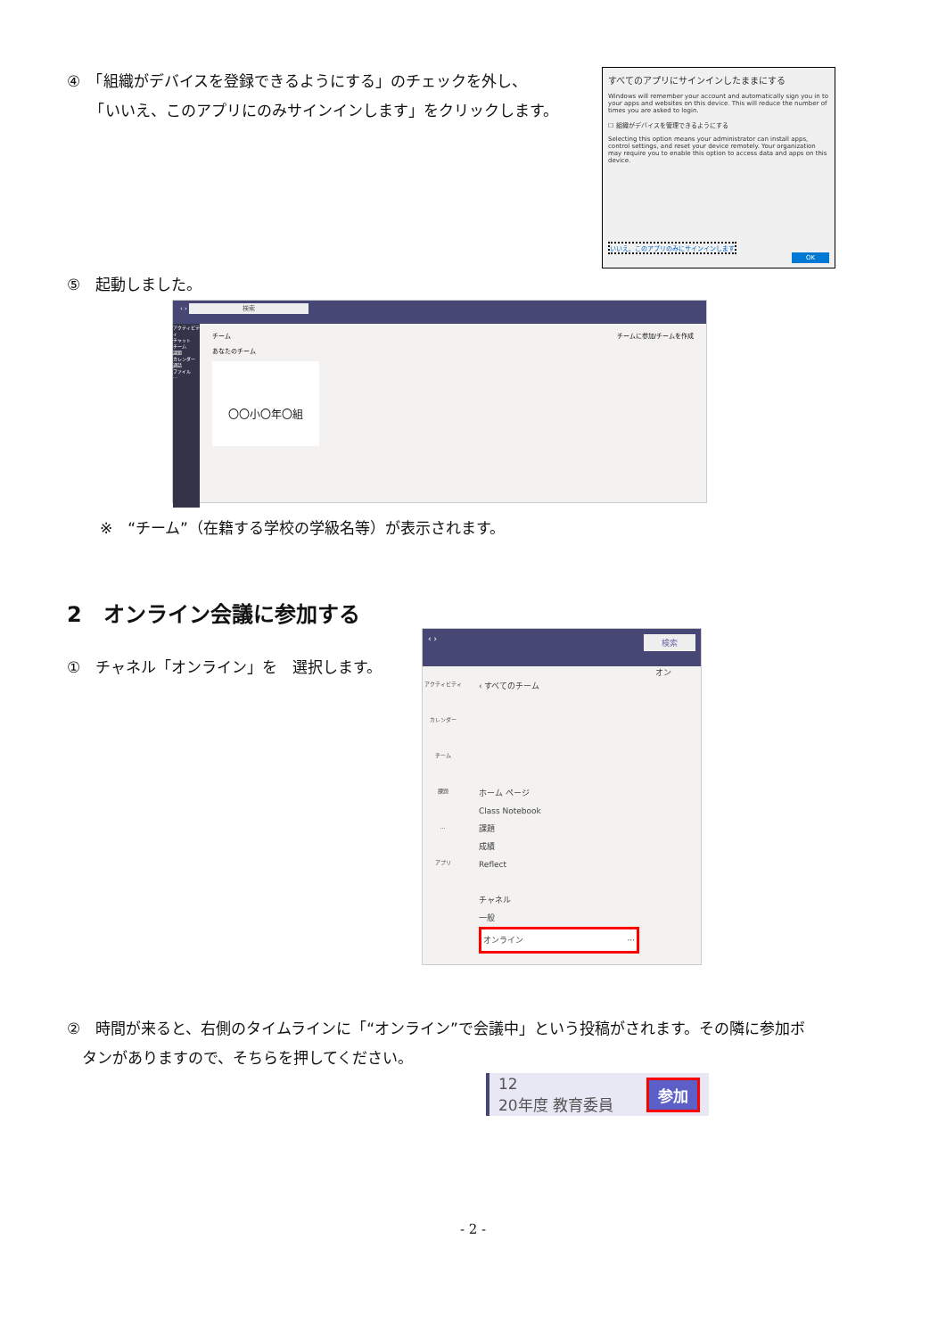④　「組織がデバイスを登録できるようにする」のチェックを外し、
　　「いいえ、このアプリにのみサインインします」をクリックします。
すべてのアプリにサインインしたままにする
Windows will remember your account and automatically sign you in to your apps and websites on this device. This will reduce the number of times you are asked to login.
☐ 組織がデバイスを管理できるようにする
Selecting this option means your administrator can install apps, control settings, and reset your device remotely. Your organization may require you to enable this option to access data and apps on this device.
いいえ、このアプリのみにサインインします
OK
⑤　起動しました。
‹ › 検索
アクティビティ
チャット
チーム
課題
カレンダー
通話
ファイル
...
チーム チームに参加/チームを作成
あなたのチーム
〇〇小〇年〇組
※　“チーム”（在籍する学校の学級名等）が表示されます。
2　オンライン会議に参加する
①　チャネル「オンライン」を　選択します。
‹ › 検索
アクティビティ
カレンダー
チーム
課題
...
アプリ
‹ すべてのチーム
ホーム ページ
Class Notebook
課題
成績
Reflect
チャネル
一般
オンライン ···
オン
②　時間が来ると、右側のタイムラインに「“オンライン”で会議中」という投稿がされます。その隣に参加ボ
　タンがありますので、そちらを押してください。
12
20年度 教育委員
参加
- 2 -